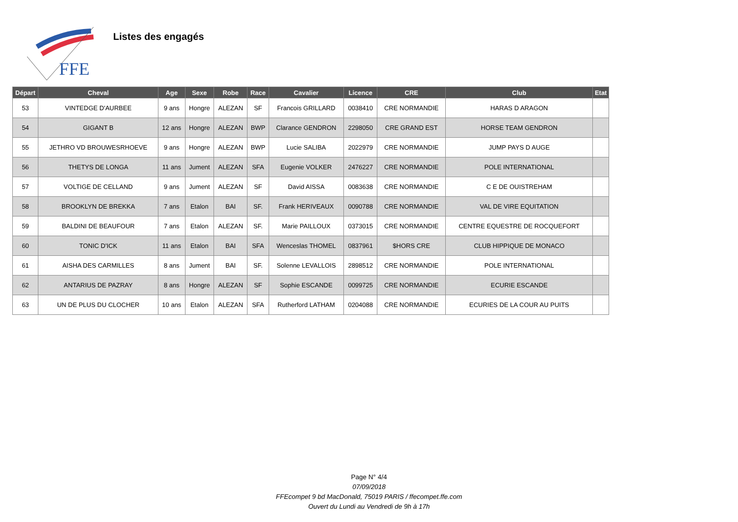FFE
Listes des engagés
| Départ | Cheval | Age | Sexe | Robe | Race | Cavalier | Licence | CRE | Club | Etat |
| --- | --- | --- | --- | --- | --- | --- | --- | --- | --- | --- |
| 53 | VINTEDGE D'AURBEE | 9 ans | Hongre | ALEZAN | SF | Francois GRILLARD | 0038410 | CRE NORMANDIE | HARAS D ARAGON | |
| 54 | GIGANT B | 12 ans | Hongre | ALEZAN | BWP | Clarance GENDRON | 2298050 | CRE GRAND EST | HORSE TEAM GENDRON | |
| 55 | JETHRO VD BROUWESRHOEVE | 9 ans | Hongre | ALEZAN | BWP | Lucie SALIBA | 2022979 | CRE NORMANDIE | JUMP PAYS D AUGE | |
| 56 | THETYS DE LONGA | 11 ans | Jument | ALEZAN | SFA | Eugenie VOLKER | 2476227 | CRE NORMANDIE | POLE INTERNATIONAL | |
| 57 | VOLTIGE DE CELLAND | 9 ans | Jument | ALEZAN | SF | David AISSA | 0083638 | CRE NORMANDIE | C E DE OUISTREHAM | |
| 58 | BROOKLYN DE BREKKA | 7 ans | Etalon | BAI | SF. | Frank HERIVEAUX | 0090788 | CRE NORMANDIE | VAL DE VIRE EQUITATION | |
| 59 | BALDINI DE BEAUFOUR | 7 ans | Etalon | ALEZAN | SF. | Marie PAILLOUX | 0373015 | CRE NORMANDIE | CENTRE EQUESTRE DE ROCQUEFORT | |
| 60 | TONIC D'ICK | 11 ans | Etalon | BAI | SFA | Wenceslas THOMEL | 0837961 | $HORS CRE | CLUB HIPPIQUE DE MONACO | |
| 61 | AISHA DES CARMILLES | 8 ans | Jument | BAI | SF. | Solenne LEVALLOIS | 2898512 | CRE NORMANDIE | POLE INTERNATIONAL | |
| 62 | ANTARIUS DE PAZRAY | 8 ans | Hongre | ALEZAN | SF | Sophie ESCANDE | 0099725 | CRE NORMANDIE | ECURIE ESCANDE | |
| 63 | UN DE PLUS DU CLOCHER | 10 ans | Etalon | ALEZAN | SFA | Rutherford LATHAM | 0204088 | CRE NORMANDIE | ECURIES DE LA COUR AU PUITS | |
Page N° 4/4
07/09/2018
FFEcompet 9 bd MacDonald, 75019 PARIS / ffecompet.ffe.com
Ouvert du Lundi au Vendredi de 9h à 17h